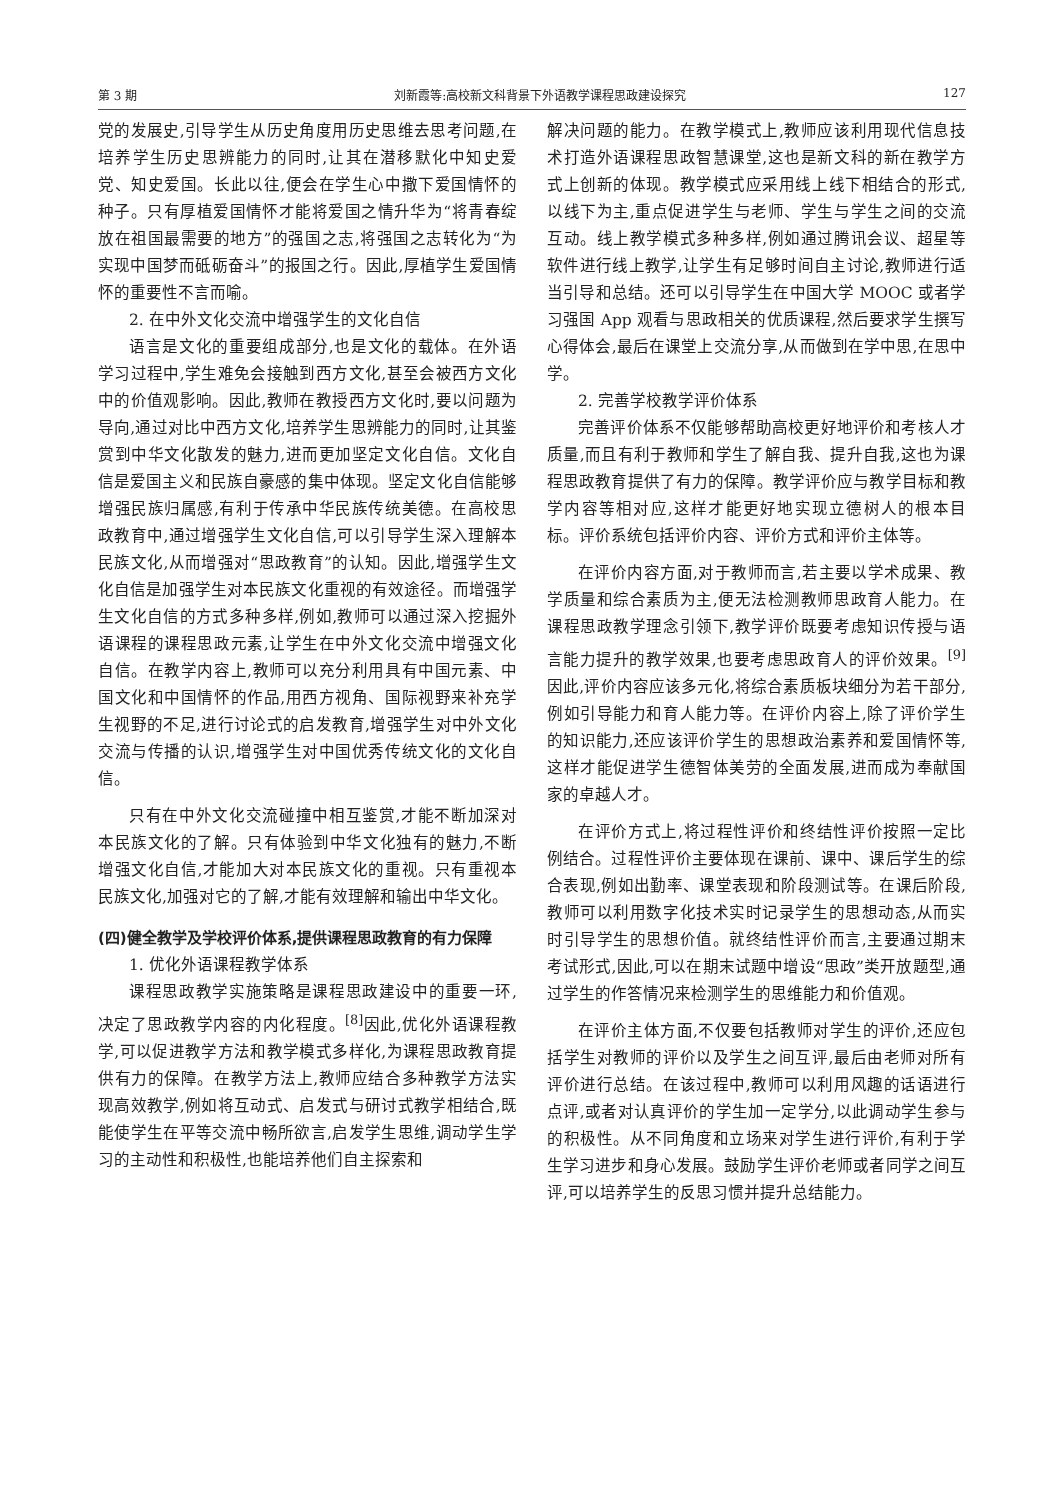第 3 期 刘新霞等:高校新文科背景下外语教学课程思政建设探究 127
党的发展史,引导学生从历史角度用历史思维去思考问题,在培养学生历史思辨能力的同时,让其在潜移默化中知史爱党、知史爱国。长此以往,便会在学生心中撒下爱国情怀的种子。只有厚植爱国情怀才能将爱国之情升华为“将青春绽放在祖国最需要的地方”的强国之志,将强国之志转化为“为实现中国梦而砥砺奋斗”的报国之行。因此,厚植学生爱国情怀的重要性不言而喻。
2. 在中外文化交流中增强学生的文化自信
语言是文化的重要组成部分,也是文化的载体。在外语学习过程中,学生难免会接触到西方文化,甚至会被西方文化中的价值观影响。因此,教师在教授西方文化时,要以问题为导向,通过对比中西方文化,培养学生思辨能力的同时,让其鉴赏到中华文化散发的魅力,进而更加坚定文化自信。文化自信是爱国主义和民族自豪感的集中体现。坚定文化自信能够增强民族归属感,有利于传承中华民族传统美德。在高校思政教育中,通过增强学生文化自信,可以引导学生深入理解本民族文化,从而增强对“思政教育”的认知。因此,增强学生文化自信是加强学生对本民族文化重视的有效途径。而增强学生文化自信的方式多种多样,例如,教师可以通过深入挖掘外语课程的课程思政元素,让学生在中外文化交流中增强文化自信。在教学内容上,教师可以充分利用具有中国元素、中国文化和中国情怀的作品,用西方视角、国际视野来补充学生视野的不足,进行讨论式的启发教育,增强学生对中外文化交流与传播的认识,增强学生对中国优秀传统文化的文化自信。
只有在中外文化交流碰撞中相互鉴赏,才能不断加深对本民族文化的了解。只有体验到中华文化独有的魅力,不断增强文化自信,才能加大对本民族文化的重视。只有重视本民族文化,加强对它的了解,才能有效理解和输出中华文化。
(四)健全教学及学校评价体系,提供课程思政教育的有力保障
1. 优化外语课程教学体系
课程思政教学实施策略是课程思政建设中的重要一环,决定了思政教学内容的内化程度。<sup>[8]</sup>因此,优化外语课程教学,可以促进教学方法和教学模式多样化,为课程思政教育提供有力的保障。在教学方法上,教师应结合多种教学方法实现高效教学,例如将互动式、启发式与研讨式教学相结合,既能使学生在平等交流中畅所欲言,启发学生思维,调动学生学习的主动性和积极性,也能培养他们自主探索和
解决问题的能力。在教学模式上,教师应该利用现代信息技术打造外语课程思政智慧课堂,这也是新文科的新在教学方式上创新的体现。教学模式应采用线上线下相结合的形式,以线下为主,重点促进学生与老师、学生与学生之间的交流互动。线上教学模式多种多样,例如通过腾讯会议、超星等软件进行线上教学,让学生有足够时间自主讨论,教师进行适当引导和总结。还可以引导学生在中国大学 MOOC 或者学习强国 App 观看与思政相关的优质课程,然后要求学生撰写心得体会,最后在课堂上交流分享,从而做到在学中思,在思中学。
2. 完善学校教学评价体系
完善评价体系不仅能够帮助高校更好地评价和考核人才质量,而且有利于教师和学生了解自我、提升自我,这也为课程思政教育提供了有力的保障。教学评价应与教学目标和教学内容等相对应,这样才能更好地实现立德树人的根本目标。评价系统包括评价内容、评价方式和评价主体等。
在评价内容方面,对于教师而言,若主要以学术成果、教学质量和综合素质为主,便无法检测教师思政育人能力。在课程思政教学理念引领下,教学评价既要考虑知识传授与语言能力提升的教学效果,也要考虑思政育人的评价效果。<sup>[9]</sup>因此,评价内容应该多元化,将综合素质板块细分为若干部分,例如引导能力和育人能力等。在评价内容上,除了评价学生的知识能力,还应该评价学生的思想政治素养和爱国情怀等,这样才能促进学生德智体美劳的全面发展,进而成为奉献国家的卓越人才。
在评价方式上,将过程性评价和终结性评价按照一定比例结合。过程性评价主要体现在课前、课中、课后学生的综合表现,例如出勤率、课堂表现和阶段测试等。在课后阶段,教师可以利用数字化技术实时记录学生的思想动态,从而实时引导学生的思想价值。就终结性评价而言,主要通过期末考试形式,因此,可以在期末试题中增设“思政”类开放题型,通过学生的作答情况来检测学生的思维能力和价值观。
在评价主体方面,不仅要包括教师对学生的评价,还应包括学生对教师的评价以及学生之间互评,最后由老师对所有评价进行总结。在该过程中,教师可以利用风趣的话语进行点评,或者对认真评价的学生加一定学分,以此调动学生参与的积极性。从不同角度和立场来对学生进行评价,有利于学生学习进步和身心发展。鼓励学生评价老师或者同学之间互评,可以培养学生的反思习惯并提升总结能力。